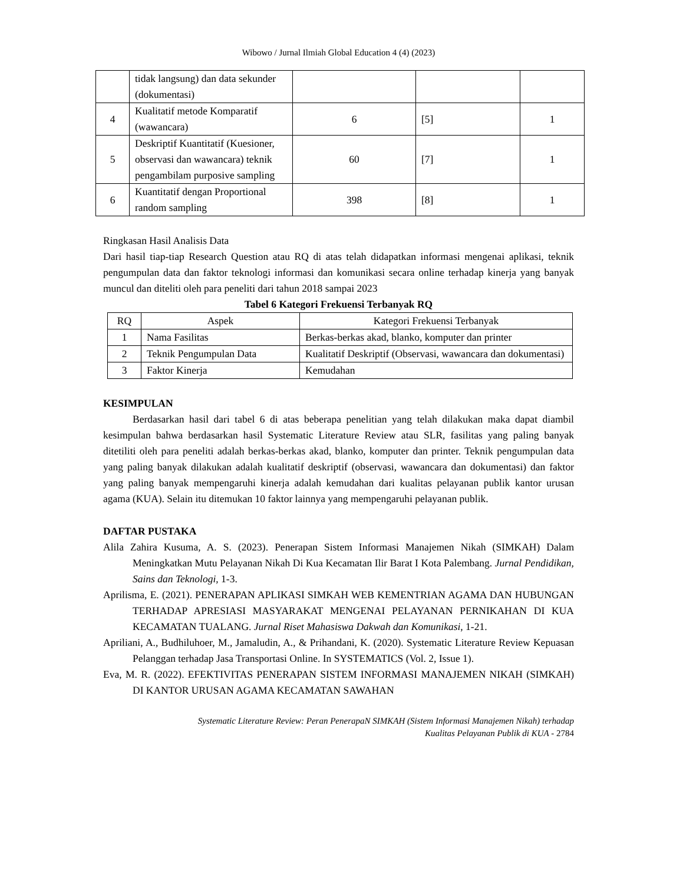Wibowo / Jurnal Ilmiah Global Education 4 (4) (2023)
| | tidak langsung) dan data sekunder (dokumentasi) | | | |
| 4 | Kualitatif metode Komparatif (wawancara) | 6 | [5] | 1 |
| 5 | Deskriptif Kuantitatif (Kuesioner, observasi dan wawancara) teknik pengambilam purposive sampling | 60 | [7] | 1 |
| 6 | Kuantitatif dengan Proportional random sampling | 398 | [8] | 1 |
Ringkasan Hasil Analisis Data
Dari hasil tiap-tiap Research Question atau RQ di atas telah didapatkan informasi mengenai aplikasi, teknik pengumpulan data dan faktor teknologi informasi dan komunikasi secara online terhadap kinerja yang banyak muncul dan diteliti oleh para peneliti dari tahun 2018 sampai 2023
Tabel 6 Kategori Frekuensi Terbanyak RQ
| RQ | Aspek | Kategori Frekuensi Terbanyak |
| --- | --- | --- |
| 1 | Nama Fasilitas | Berkas-berkas akad, blanko, komputer dan printer |
| 2 | Teknik Pengumpulan Data | Kualitatif Deskriptif (Observasi, wawancara dan dokumentasi) |
| 3 | Faktor Kinerja | Kemudahan |
KESIMPULAN
Berdasarkan hasil dari tabel 6 di atas beberapa penelitian yang telah dilakukan maka dapat diambil kesimpulan bahwa berdasarkan hasil Systematic Literature Review atau SLR, fasilitas yang paling banyak ditetiliti oleh para peneliti adalah berkas-berkas akad, blanko, komputer dan printer. Teknik pengumpulan data yang paling banyak dilakukan adalah kualitatif deskriptif (observasi, wawancara dan dokumentasi) dan faktor yang paling banyak mempengaruhi kinerja adalah kemudahan dari kualitas pelayanan publik kantor urusan agama (KUA). Selain itu ditemukan 10 faktor lainnya yang mempengaruhi pelayanan publik.
DAFTAR PUSTAKA
Alila Zahira Kusuma, A. S. (2023). Penerapan Sistem Informasi Manajemen Nikah (SIMKAH) Dalam Meningkatkan Mutu Pelayanan Nikah Di Kua Kecamatan Ilir Barat I Kota Palembang. Jurnal Pendidikan, Sains dan Teknologi, 1-3.
Aprilisma, E. (2021). PENERAPAN APLIKASI SIMKAH WEB KEMENTRIAN AGAMA DAN HUBUNGAN TERHADAP APRESIASI MASYARAKAT MENGENAI PELAYANAN PERNIKAHAN DI KUA KECAMATAN TUALANG. Jurnal Riset Mahasiswa Dakwah dan Komunikasi, 1-21.
Apriliani, A., Budhiluhoer, M., Jamaludin, A., & Prihandani, K. (2020). Systematic Literature Review Kepuasan Pelanggan terhadap Jasa Transportasi Online. In SYSTEMATICS (Vol. 2, Issue 1).
Eva, M. R. (2022). EFEKTIVITAS PENERAPAN SISTEM INFORMASI MANAJEMEN NIKAH (SIMKAH) DI KANTOR URUSAN AGAMA KECAMATAN SAWAHAN
Systematic Literature Review: Peran PenerapaN SIMKAH (Sistem Informasi Manajemen Nikah) terhadap
Kualitas Pelayanan Publik di KUA - 2784